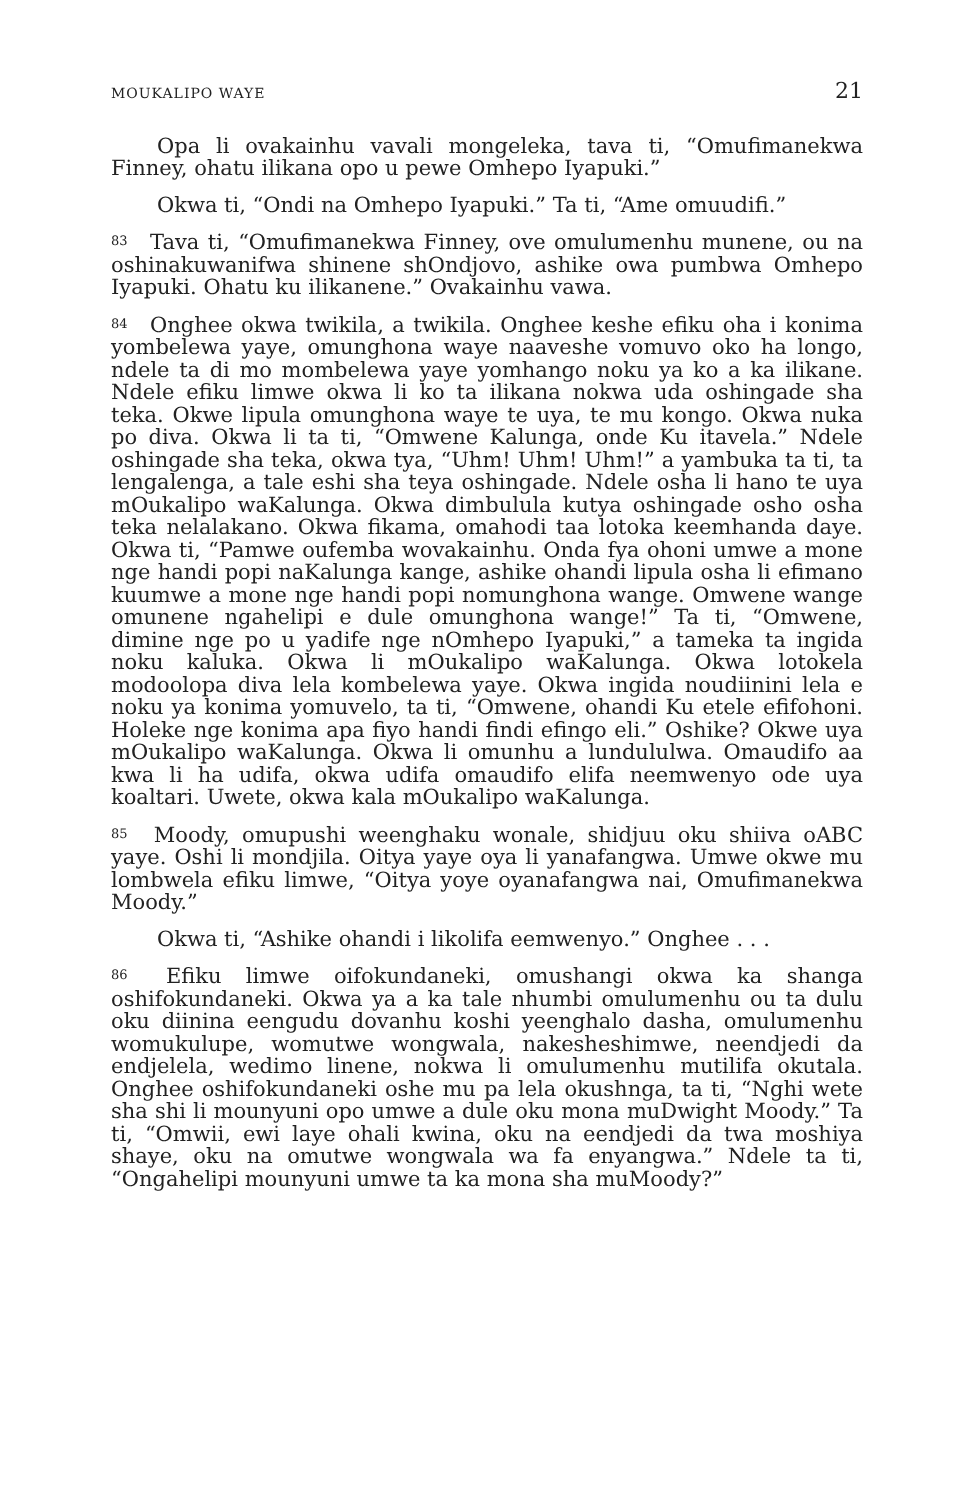MOUKALIPO WAYE 21
Opa li ovakainhu vavali mongeleka, tava ti, “Omufimanekwa Finney, ohatu ilikana opo u pewe Omhepo Iyapuki.”
Okwa ti, “Ondi na Omhepo Iyapuki.” Ta ti, “Ame omuudifi.”
<sup>83</sup> Tava ti, “Omufimanekwa Finney, ove omulumenhu munene, ou na oshinakuwanifwa shinene shOndjovo, ashike owa pumbwa Omhepo Iyapuki. Ohatu ku ilikanene.” Ovakainhu vawa.
<sup>84</sup> Onghee okwa twikila, a twikila. Onghee keshe efiku oha i konima yombelewa yaye, omunghona waye naaveshe vomuvo oko ha longo, ndele ta di mo mombelewa yaye yomhango noku ya ko a ka ilikane. Ndele efiku limwe okwa li ko ta ilikana nokwa uda oshingade sha teka. Okwe lipula omunghona waye te uya, te mu kongo. Okwa nuka po diva. Okwa li ta ti, “Omwene Kalunga, onde Ku itavela.” Ndele oshingade sha teka, okwa tya, “Uhm! Uhm! Uhm!” a yambuka ta ti, ta lengalenga, a tale eshi sha teya oshingade. Ndele osha li hano te uya mOukalipo waKalunga. Okwa dimbulula kutya oshingade osho osha teka nelalakano. Okwa fikama, omahodi taa lotoka keemhanda daye. Okwa ti, “Pamwe oufemba wovakainhu. Onda fya ohoni umwe a mone nge handi popi naKalunga kange, ashike ohandi lipula osha li efimano kuumwe a mone nge handi popi nomunghona wange. Omwene wange omunene ngahelipi e dule omunghona wange!” Ta ti, “Omwene, dimine nge po u yadife nge nOmhepo Iyapuki,” a tameka ta ingida noku kaluka. Okwa li mOukalipo waKalunga. Okwa lotokela modoolopa diva lela kombelewa yaye. Okwa ingida noudiinini lela e noku ya konima yomuvelo, ta ti, “Omwene, ohandi Ku etele efifohoni. Holeke nge konima apa fiyo handi findi efingo eli.” Oshike? Okwe uya mOukalipo waKalunga. Okwa li omunhu a lundululwa. Omaudifo aa kwa li ha udifa, okwa udifa omaudifo elifa neemwenyo ode uya koaltari. Uwete, okwa kala mOukalipo waKalunga.
<sup>85</sup> Moody, omupushi weenghaku wonale, shidjuu oku shiiva oABC yaye. Oshi li mondjila. Oitya yaye oya li yanafangwa. Umwe okwe mu lombwela efiku limwe, “Oitya yoye oyanafangwa nai, Omufimanekwa Moody.”
Okwa ti, “Ashike ohandi i likolifa eemwenyo.” Onghee . . .
<sup>86</sup> Efiku limwe oifokundaneki, omushangi okwa ka shanga oshifokundaneki. Okwa ya a ka tale nhumbi omulumenhu ou ta dulu oku diinina eengudu dovanhu koshi yeenghalo dasha, omulumenhu womukulupe, womutwe wongwala, nakesheshimwe, neendjedi da endjelela, wedimo linene, nokwa li omulumenhu mutilifa okutala. Onghee oshifokundaneki oshe mu pa lela okushnga, ta ti, “Nghi wete sha shi li mounyuni opo umwe a dule oku mona muDwight Moody.” Ta ti, “Omwii, ewi laye ohali kwina, oku na eendjedi da twa moshiya shaye, oku na omutwe wongwala wa fa enyangwa.” Ndele ta ti, “Ongahelipi mounyuni umwe ta ka mona sha muMoody?”